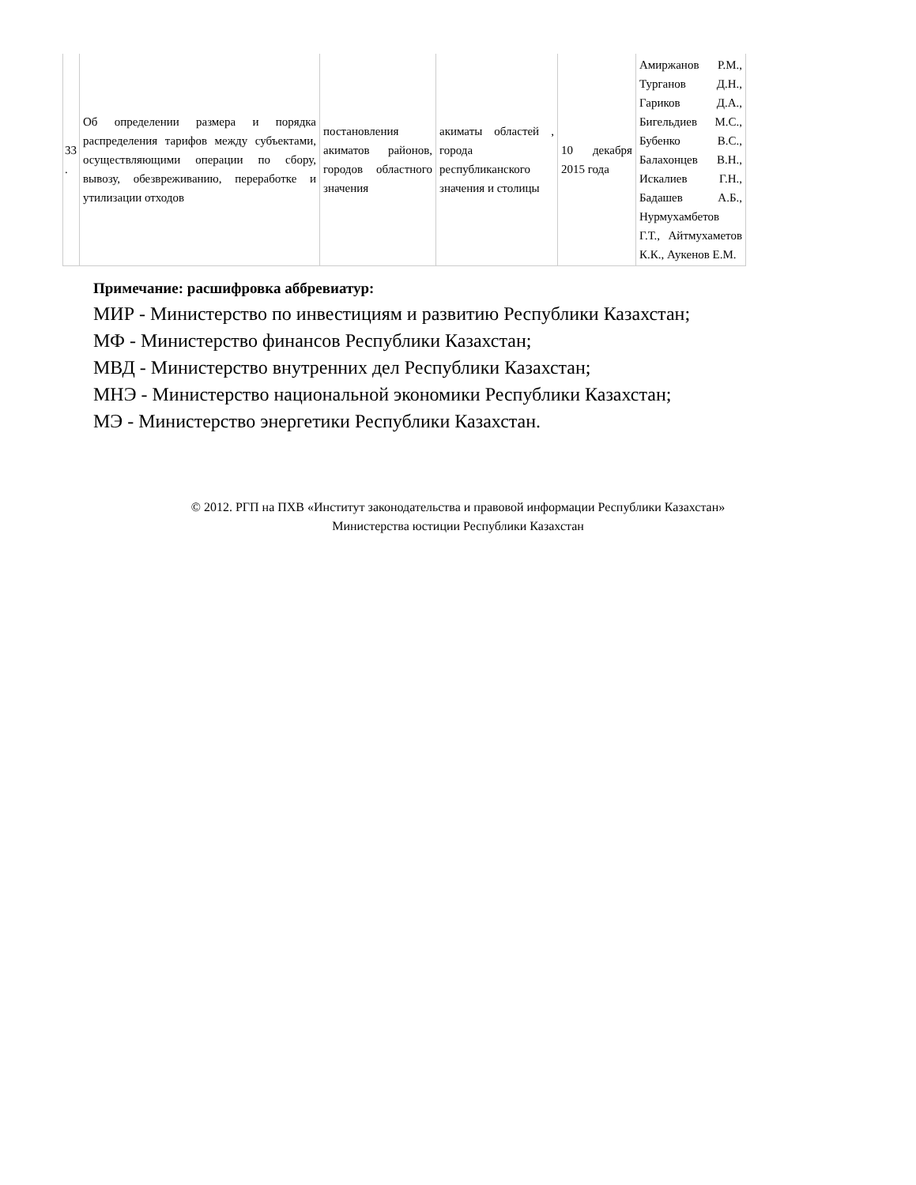| 33 . | Об определении размера и порядка распределения тарифов между субъектами, осуществляющими операции по сбору, вывозу, обезвреживанию, переработке и утилизации отходов | постановления акиматов районов, городов областного значения | акиматы областей , города республиканского значения и столицы | 10 декабря 2015 года | Амиржанов Р.М., Турганов Д.Н., Гариков Д.А., Бигельдиев М.С., Бубенко В.С., Балахонцев В.Н., Искалиев Г.Н., Бадашев А.Б., Нурмухамбетов Г.Т., Айтмухаметов К.К., Аукенов Е.М. |
Примечание: расшифровка аббревиатур:
МИР - Министерство по инвестициям и развитию Республики Казахстан;
МФ - Министерство финансов Республики Казахстан;
МВД - Министерство внутренних дел Республики Казахстан;
МНЭ - Министерство национальной экономики Республики Казахстан;
МЭ - Министерство энергетики Республики Казахстан.
© 2012. РГП на ПХВ «Институт законодательства и правовой информации Республики Казахстан»
Министерства юстиции Республики Казахстан